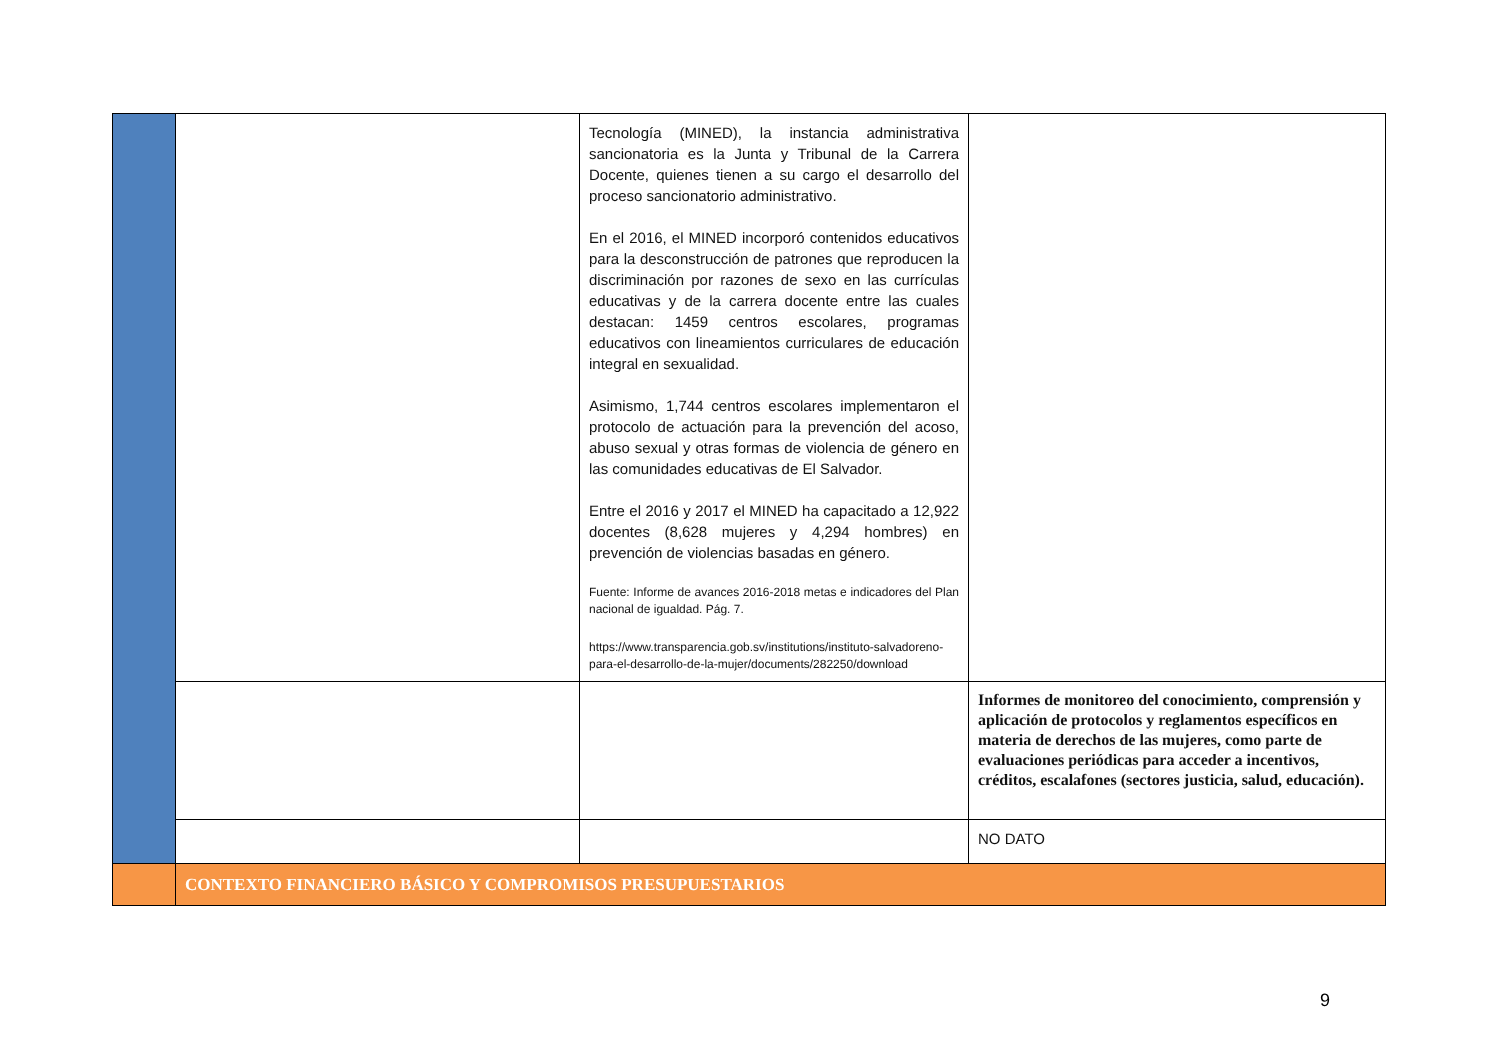| | | Tecnología (MINED), la instancia administrativa sancionatoria es la Junta y Tribunal de la Carrera Docente, quienes tienen a su cargo el desarrollo del proceso sancionatorio administrativo. En el 2016, el MINED incorporó contenidos educativos para la desconstrucción de patrones que reproducen la discriminación por razones de sexo en las currículas educativas y de la carrera docente entre las cuales destacan: 1459 centros escolares, programas educativos con lineamientos curriculares de educación integral en sexualidad. Asimismo, 1,744 centros escolares implementaron el protocolo de actuación para la prevención del acoso, abuso sexual y otras formas de violencia de género en las comunidades educativas de El Salvador. Entre el 2016 y 2017 el MINED ha capacitado a 12,922 docentes (8,628 mujeres y 4,294 hombres) en prevención de violencias basadas en género. Fuente: Informe de avances 2016-2018 metas e indicadores del Plan nacional de igualdad. Pág. 7. https://www.transparencia.gob.sv/institutions/instituto-salvadoreno-para-el-desarrollo-de-la-mujer/documents/282250/download | |
| | | | Informes de monitoreo del conocimiento, comprensión y aplicación de protocolos y reglamentos específicos en materia de derechos de las mujeres, como parte de evaluaciones periódicas para acceder a incentivos, créditos, escalafones (sectores justicia, salud, educación). |
| | | | NO DATO |
| | CONTEXTO FINANCIERO BÁSICO Y COMPROMISOS PRESUPUESTARIOS | | |
9